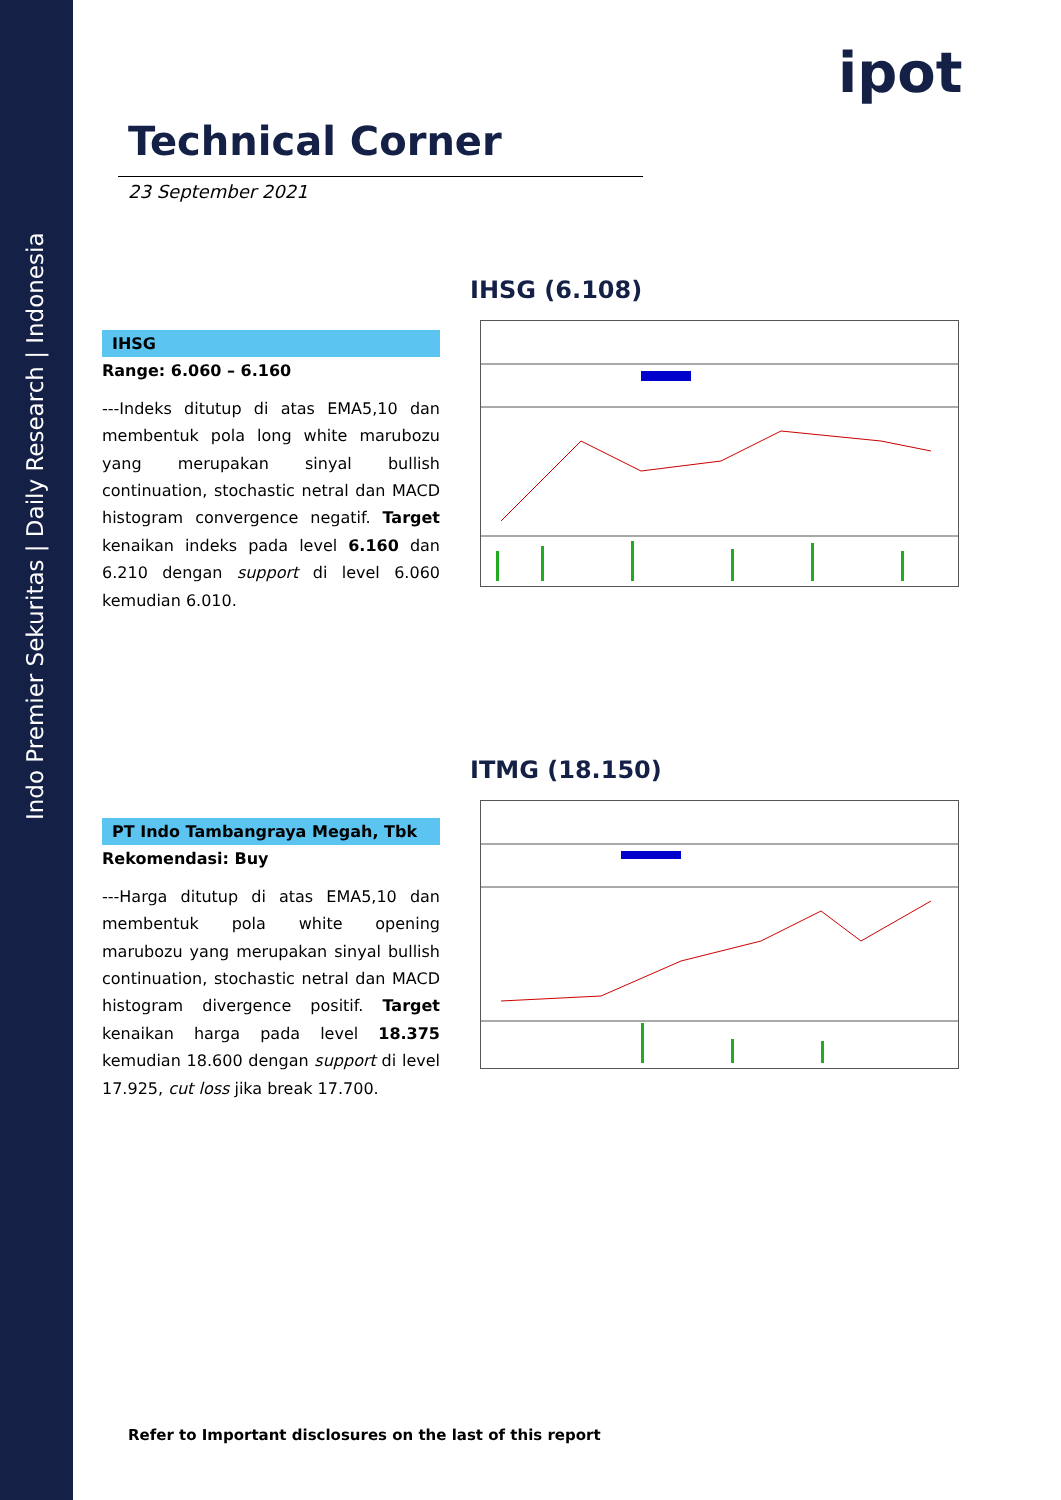Indo Premier Sekuritas | Daily Research | Indonesia
ipot
Technical Corner
23 September 2021
IHSG (6.108)
IHSG
Range: 6.060 – 6.160
---Indeks ditutup di atas EMA5,10 dan membentuk pola long white marubozu yang merupakan sinyal bullish continuation, stochastic netral dan MACD histogram convergence negatif. Target kenaikan indeks pada level 6.160 dan 6.210 dengan support di level 6.060 kemudian 6.010.
ITMG (18.150)
PT Indo Tambangraya Megah, Tbk
Rekomendasi: Buy
---Harga ditutup di atas EMA5,10 dan membentuk pola white opening marubozu yang merupakan sinyal bullish continuation, stochastic netral dan MACD histogram divergence positif. Target kenaikan harga pada level 18.375 kemudian 18.600 dengan support di level 17.925, cut loss jika break 17.700.
Refer to Important disclosures on the last of this report